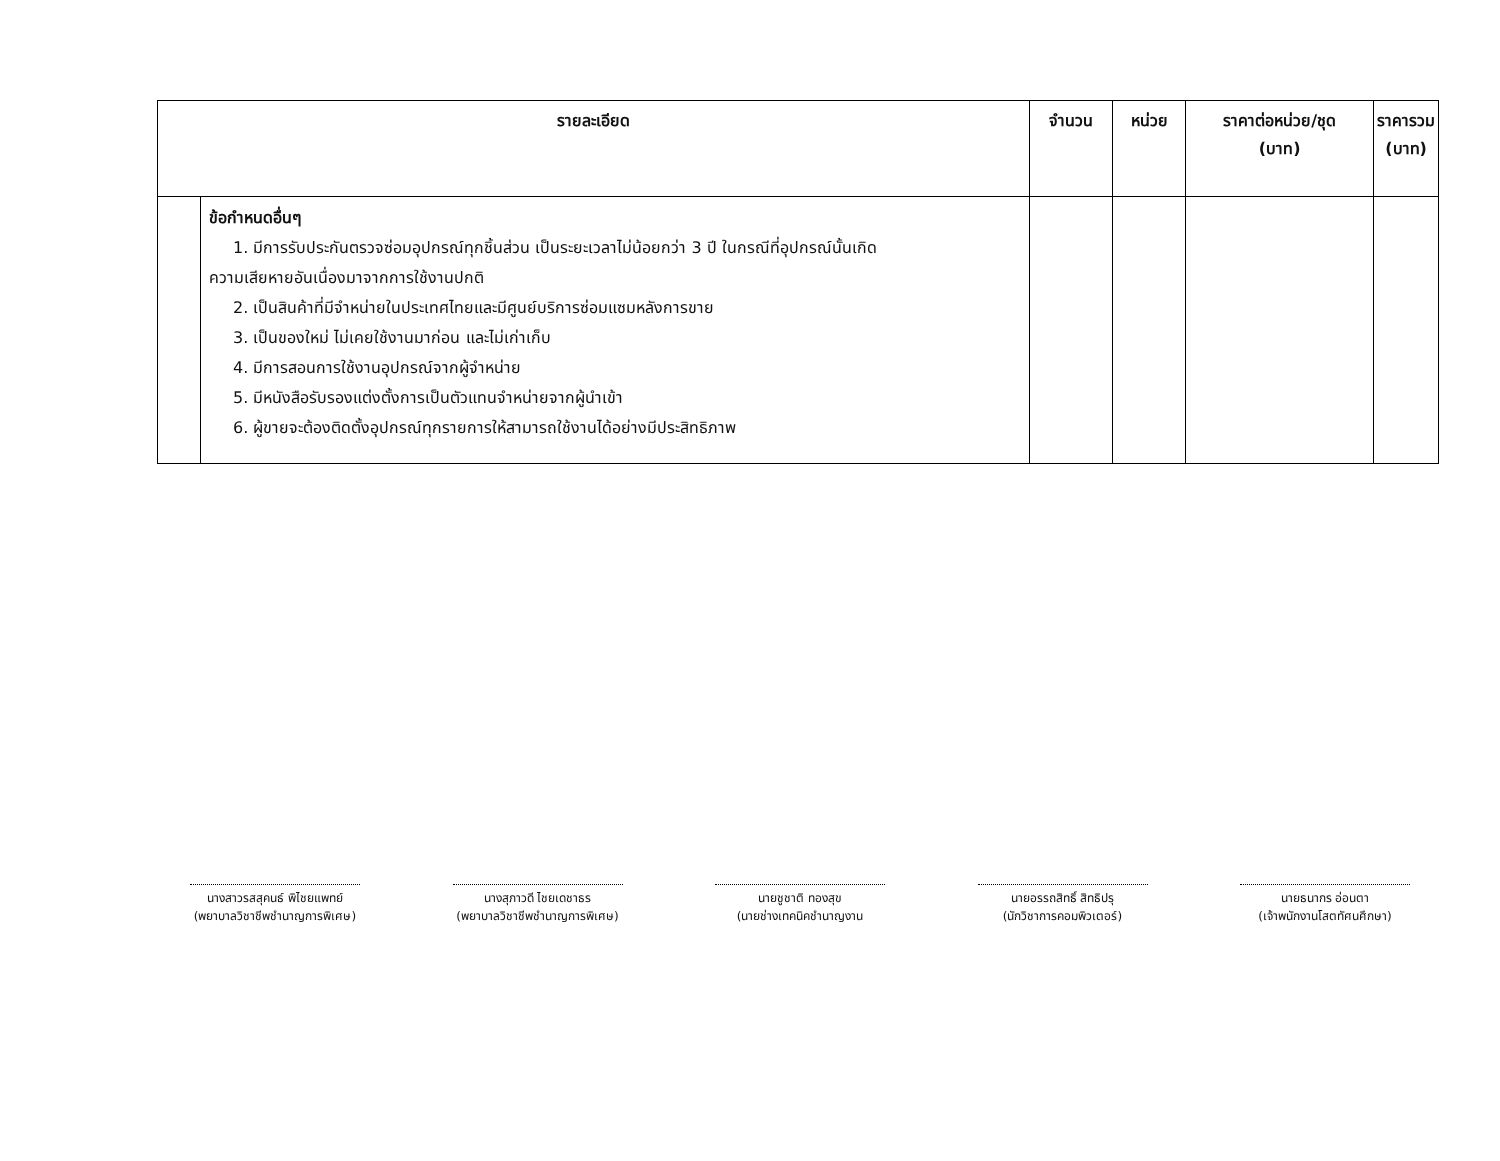| รายละเอียด | | จำนวน | หน่วย | ราคาต่อหน่วย/ชุด (บาท) | ราคารวม (บาท) |
| --- | --- | --- | --- | --- | --- |
| | ข้อกำหนดอื่นๆ 1. มีการรับประกันตรวจซ่อมอุปกรณ์ทุกชิ้นส่วน เป็นระยะเวลาไม่น้อยกว่า 3 ปี ในกรณีที่อุปกรณ์นั้นเกิด ความเสียหายอันเนื่องมาจากการใช้งานปกติ 2. เป็นสินค้าที่มีจำหน่ายในประเทศไทยและมีศูนย์บริการซ่อมแซมหลังการขาย 3. เป็นของใหม่ ไม่เคยใช้งานมาก่อน และไม่เก่าเก็บ 4. มีการสอนการใช้งานอุปกรณ์จากผู้จำหน่าย 5. มีหนังสือรับรองแต่งตั้งการเป็นตัวแทนจำหน่ายจากผู้นำเข้า 6. ผู้ขายจะต้องติดตั้งอุปกรณ์ทุกรายการให้สามารถใช้งานได้อย่างมีประสิทธิภาพ | | | | |
นางสาวรสสุคนธ์ พิไชยแพทย์
(พยาบาลวิชาชีพชำนาญการพิเศษ)
นางสุภาวดี ไชยเดชาธร
(พยาบาลวิชาชีพชำนาญการพิเศษ)
นายชูชาติ ทองสุข
(นายช่างเทคนิคชำนาญงาน
นายอรรถสิทธิ์ สิทธิปรุ
(นักวิชาการคอมพิวเตอร์)
นายธนากร อ่อนตา
(เจ้าพนักงานโสตทัศนศึกษา)